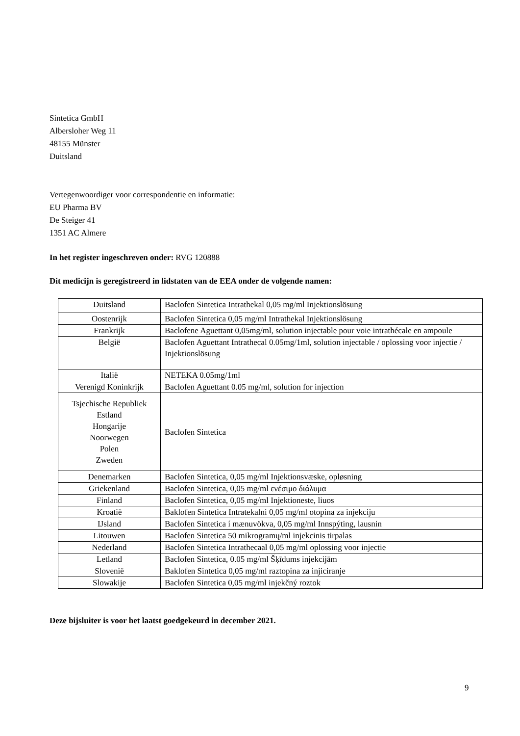Sintetica GmbH
Albersloher Weg 11
48155 Münster
Duitsland
Vertegenwoordiger voor correspondentie en informatie:
EU Pharma BV
De Steiger 41
1351 AC Almere
In het register ingeschreven onder: RVG 120888
Dit medicijn is geregistreerd in lidstaten van de EEA onder de volgende namen:
| Duitsland | Baclofen Sintetica Intrathekal 0,05 mg/ml Injektionslösung |
| Oostenrijk | Baclofen Sintetica 0,05 mg/ml Intrathekal Injektionslösung |
| Frankrijk | Baclofene Aguettant 0,05mg/ml, solution injectable pour voie intrathécale en ampoule |
| België | Baclofen Aguettant Intrathecal 0.05mg/1ml, solution injectable / oplossing voor injectie / Injektionslösung |
| Italië | NETEKA 0.05mg/1ml |
| Verenigd Koninkrijk | Baclofen Aguettant 0.05 mg/ml, solution for injection |
| Tsjechische Republiek Estland Hongarije Noorwegen Polen Zweden | Baclofen Sintetica |
| Denemarken | Baclofen Sintetica, 0,05 mg/ml Injektionsvæske, opløsning |
| Griekenland | Baclofen Sintetica, 0,05 mg/ml ενέσιμο διάλυμα |
| Finland | Baclofen Sintetica, 0,05 mg/ml Injektioneste, liuos |
| Kroatië | Baklofen Sintetica Intratekalni 0,05 mg/ml otopina za injekciju |
| IJsland | Baclofen Sintetica í mænuvökva, 0,05 mg/ml Innspýting, lausnin |
| Litouwen | Baclofen Sintetica 50 mikrogramų/ml injekcinis tirpalas |
| Nederland | Baclofen Sintetica Intrathecaal 0,05 mg/ml oplossing voor injectie |
| Letland | Baclofen Sintetica, 0.05 mg/ml Šķīdums injekcijām |
| Slovenië | Baklofen Sintetica 0,05 mg/ml raztopina za injiciranje |
| Slowakije | Baclofen Sintetica 0,05 mg/ml injekčný roztok |
Deze bijsluiter is voor het laatst goedgekeurd in december 2021.
9